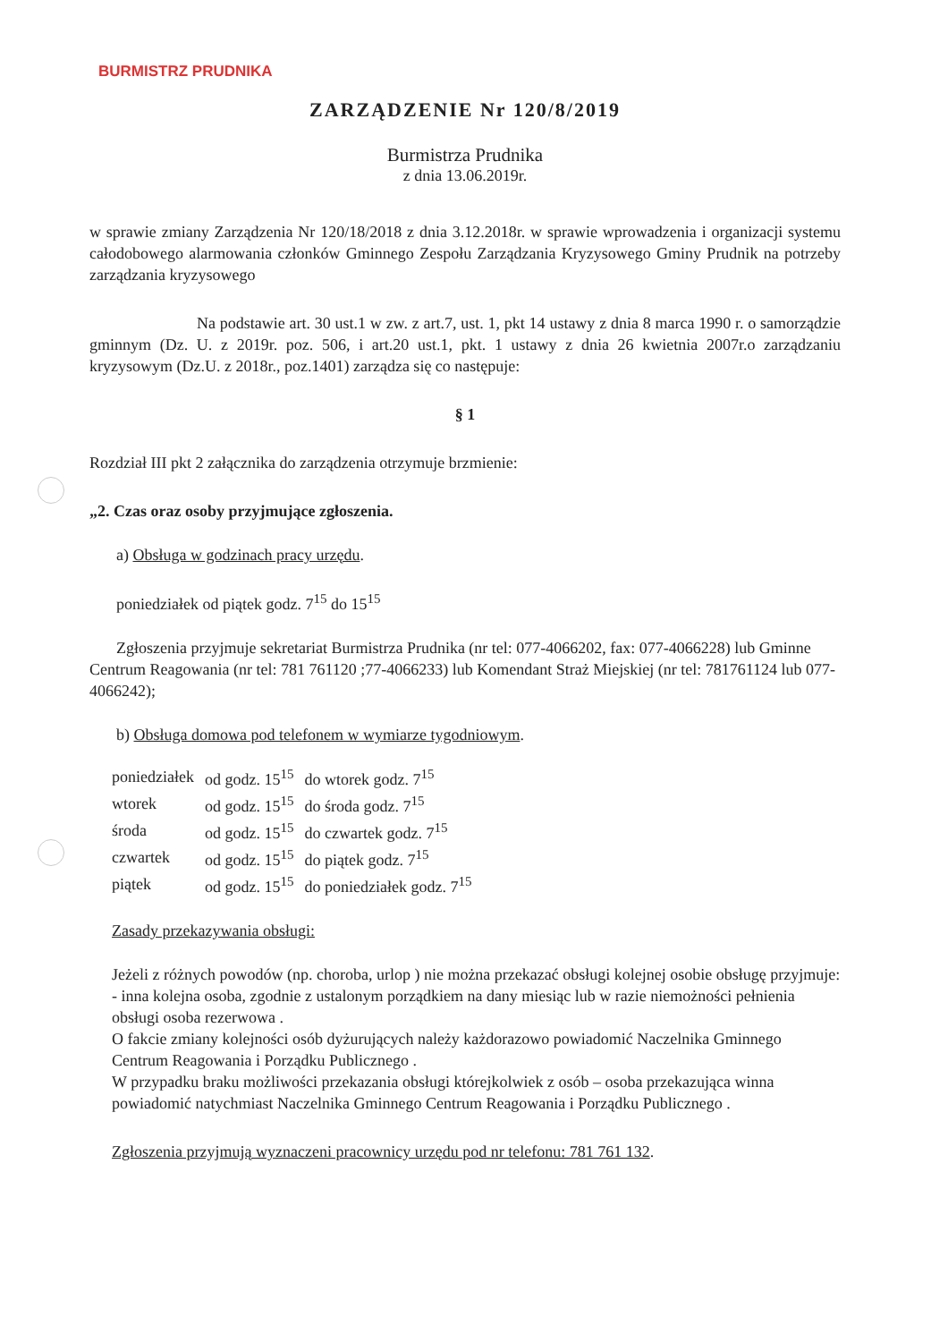BURMISTRZ PRUDNIKA
ZARZĄDZENIE Nr 120/8/2019
Burmistrza Prudnika
z dnia 13.06.2019r.
w sprawie zmiany Zarządzenia Nr 120/18/2018 z dnia 3.12.2018r. w sprawie wprowadzenia i organizacji systemu całodobowego alarmowania członków Gminnego Zespołu Zarządzania Kryzysowego Gminy Prudnik na potrzeby zarządzania kryzysowego
Na podstawie art. 30 ust.1 w zw. z art.7, ust. 1, pkt 14 ustawy z dnia 8 marca 1990 r. o samorządzie gminnym (Dz. U. z 2019r. poz. 506, i art.20 ust.1, pkt. 1 ustawy z dnia 26 kwietnia 2007r.o zarządzaniu kryzysowym (Dz.U. z 2018r., poz.1401) zarządza się co następuje:
§ 1
Rozdział III pkt 2 załącznika do zarządzenia otrzymuje brzmienie:
„2. Czas oraz osoby przyjmujące zgłoszenia.
a) Obsługa w godzinach pracy urzędu.
poniedziałek od piątek godz. 7<sup>15</sup> do 15<sup>15</sup>
Zgłoszenia przyjmuje sekretariat Burmistrza Prudnika (nr tel: 077-4066202, fax: 077-4066228) lub Gminne Centrum Reagowania (nr tel: 781 761120 ;77-4066233) lub Komendant Straż Miejskiej (nr tel: 781761124 lub 077-4066242);
b) Obsługa domowa pod telefonem w wymiarze tygodniowym.
| poniedziałek | od godz. 15<sup>15</sup> | do wtorek godz. 7<sup>15</sup> |
| wtorek | od godz. 15<sup>15</sup> | do środa godz. 7<sup>15</sup> |
| środa | od godz. 15<sup>15</sup> | do czwartek godz. 7<sup>15</sup> |
| czwartek | od godz. 15<sup>15</sup> | do piątek godz. 7<sup>15</sup> |
| piątek | od godz. 15<sup>15</sup> | do poniedziałek godz. 7<sup>15</sup> |
Zasady przekazywania obsługi:
Jeżeli z różnych powodów (np. choroba, urlop ) nie można przekazać obsługi kolejnej osobie obsługę przyjmuje:
- inna kolejna osoba, zgodnie z ustalonym porządkiem na dany miesiąc lub w razie niemożności pełnienia obsługi osoba rezerwowa .
O fakcie zmiany kolejności osób dyżurujących należy każdorazowo powiadomić Naczelnika Gminnego Centrum Reagowania i Porządku Publicznego .
W przypadku braku możliwości przekazania obsługi którejkolwiek z osób – osoba przekazująca winna powiadomić natychmiast Naczelnika Gminnego Centrum Reagowania i Porządku Publicznego .
Zgłoszenia przyjmują wyznaczeni pracownicy urzędu pod nr telefonu: 781 761 132.